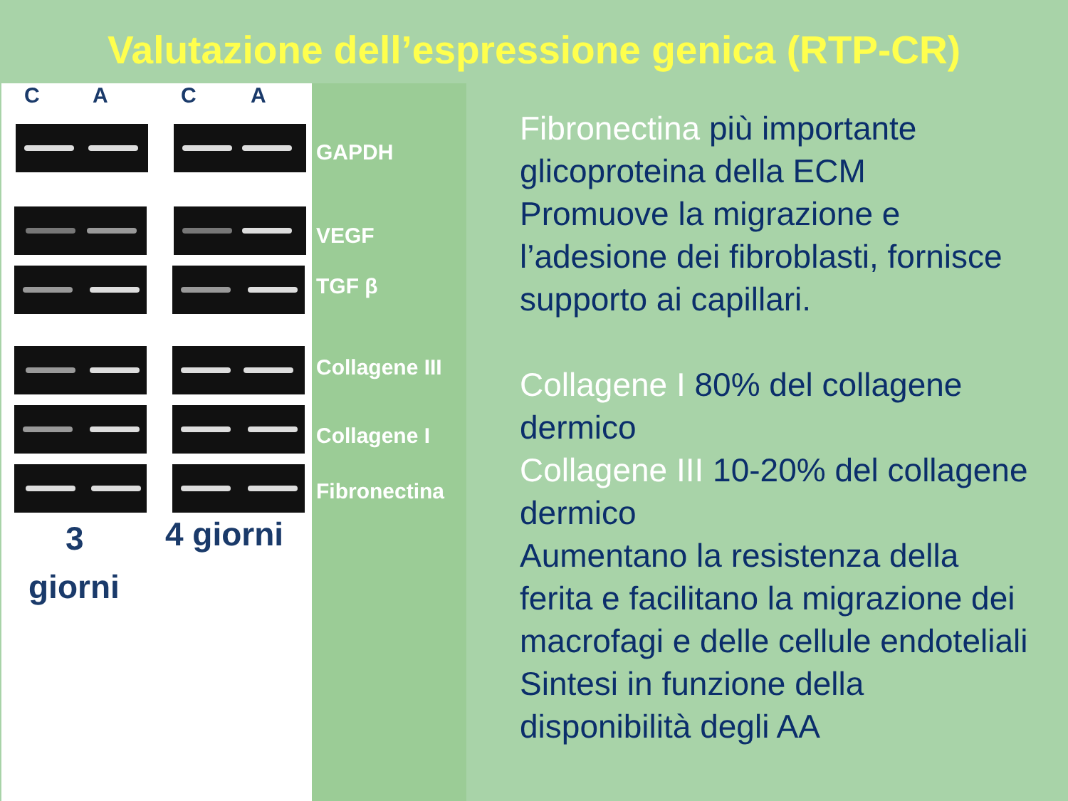Valutazione dell’espressione genica (RTP-CR)
C A C A
3 4 giorni
giorni
GAPDH
VEGF
TGF β
Collagene III
Collagene I
Fibronectina
Fibronectina più importante glicoproteina della ECM
Promuove la migrazione e l’adesione dei fibroblasti, fornisce supporto ai capillari.
Collagene I 80% del collagene dermico
Collagene III 10-20% del collagene dermico
Aumentano la resistenza della ferita e facilitano la migrazione dei macrofagi e delle cellule endoteliali
Sintesi in funzione della disponibilità degli AA